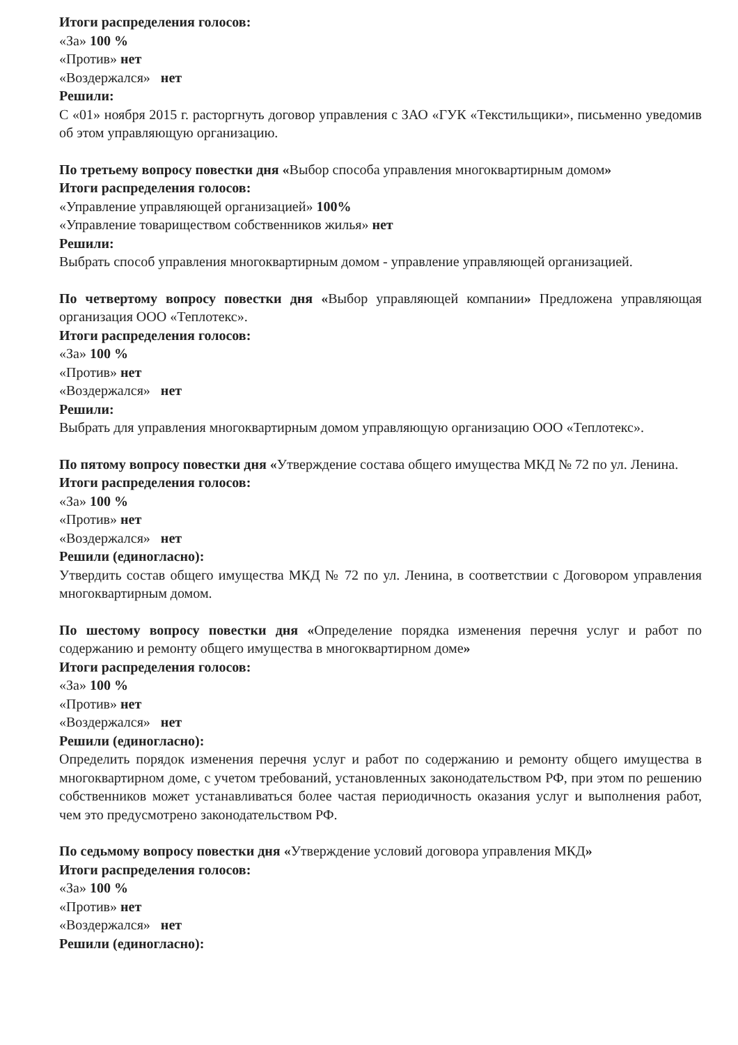Итоги распределения голосов:
«За» 100 %
«Против» нет
«Воздержался» нет
Решили:
С «01» ноября 2015 г. расторгнуть договор управления с ЗАО «ГУК «Текстильщики», письменно уведомив об этом управляющую организацию.
По третьему вопросу повестки дня «Выбор способа управления многоквартирным домом»
Итоги распределения голосов:
«Управление управляющей организацией» 100%
«Управление товариществом собственников жилья» нет
Решили:
Выбрать способ управления многоквартирным домом - управление управляющей организацией.
По четвертому вопросу повестки дня «Выбор управляющей компании» Предложена управляющая организация ООО «Теплотекс».
Итоги распределения голосов:
«За» 100 %
«Против» нет
«Воздержался» нет
Решили:
Выбрать для управления многоквартирным домом управляющую организацию ООО «Теплотекс».
По пятому вопросу повестки дня «Утверждение состава общего имущества МКД № 72 по ул. Ленина.
Итоги распределения голосов:
«За» 100 %
«Против» нет
«Воздержался» нет
Решили (единогласно):
Утвердить состав общего имущества МКД № 72 по ул. Ленина, в соответствии с Договором управления многоквартирным домом.
По шестому вопросу повестки дня «Определение порядка изменения перечня услуг и работ по содержанию и ремонту общего имущества в многоквартирном доме»
Итоги распределения голосов:
«За» 100 %
«Против» нет
«Воздержался» нет
Решили (единогласно):
Определить порядок изменения перечня услуг и работ по содержанию и ремонту общего имущества в многоквартирном доме, с учетом требований, установленных законодательством РФ, при этом по решению собственников может устанавливаться более частая периодичность оказания услуг и выполнения работ, чем это предусмотрено законодательством РФ.
По седьмому вопросу повестки дня «Утверждение условий договора управления МКД»
Итоги распределения голосов:
«За» 100 %
«Против» нет
«Воздержался» нет
Решили (единогласно):